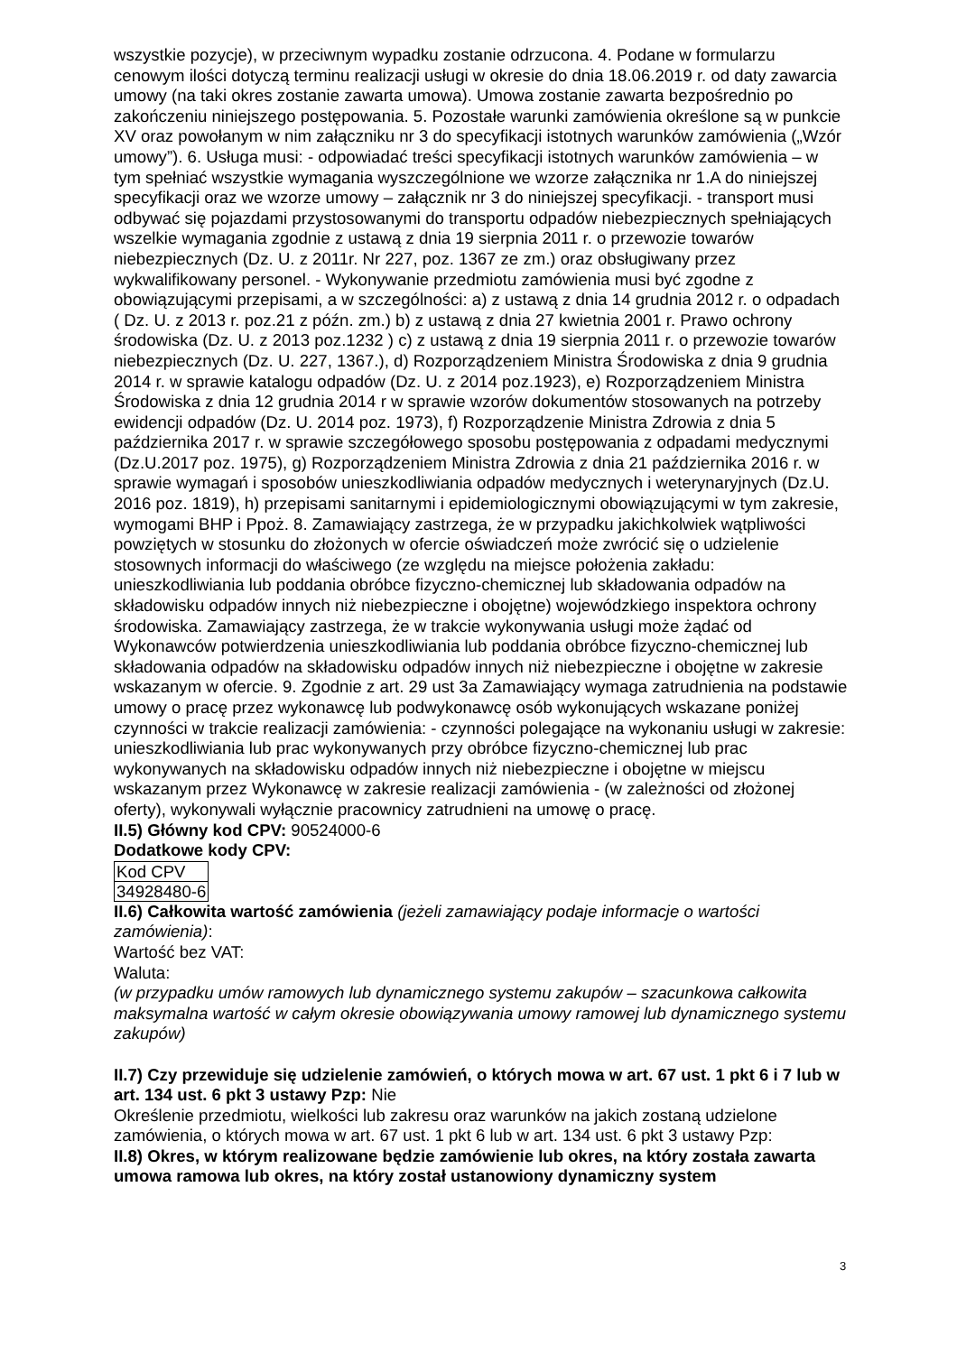wszystkie pozycje), w przeciwnym wypadku zostanie odrzucona. 4. Podane w formularzu cenowym ilości dotyczą terminu realizacji usługi w okresie do dnia 18.06.2019 r. od daty zawarcia umowy (na taki okres zostanie zawarta umowa). Umowa zostanie zawarta bezpośrednio po zakończeniu niniejszego postępowania. 5. Pozostałe warunki zamówienia określone są w punkcie XV oraz powołanym w nim załączniku nr 3 do specyfikacji istotnych warunków zamówienia („Wzór umowy”). 6. Usługa musi: - odpowiadać treści specyfikacji istotnych warunków zamówienia – w tym spełniać wszystkie wymagania wyszczególnione we wzorze załącznika nr 1.A do niniejszej specyfikacji oraz we wzorze umowy – załącznik nr 3 do niniejszej specyfikacji. - transport musi odbywać się pojazdami przystosowanymi do transportu odpadów niebezpiecznych spełniających wszelkie wymagania zgodnie z ustawą z dnia 19 sierpnia 2011 r. o przewozie towarów niebezpiecznych (Dz. U. z 2011r. Nr 227, poz. 1367 ze zm.) oraz obsługiwany przez wykwalifikowany personel. - Wykonywanie przedmiotu zamówienia musi być zgodne z obowiązującymi przepisami, a w szczególności: a) z ustawą z dnia 14 grudnia 2012 r. o odpadach ( Dz. U. z 2013 r. poz.21 z późn. zm.) b) z ustawą z dnia 27 kwietnia 2001 r. Prawo ochrony środowiska (Dz. U. z 2013 poz.1232 ) c) z ustawą z dnia 19 sierpnia 2011 r. o przewozie towarów niebezpiecznych (Dz. U. 227, 1367.), d) Rozporządzeniem Ministra Środowiska z dnia 9 grudnia 2014 r. w sprawie katalogu odpadów (Dz. U. z 2014 poz.1923), e) Rozporządzeniem Ministra Środowiska z dnia 12 grudnia 2014 r w sprawie wzorów dokumentów stosowanych na potrzeby ewidencji odpadów (Dz. U. 2014 poz. 1973), f) Rozporządzenie Ministra Zdrowia z dnia 5 października 2017 r. w sprawie szczegółowego sposobu postępowania z odpadami medycznymi (Dz.U.2017 poz. 1975), g) Rozporządzeniem Ministra Zdrowia z dnia 21 października 2016 r. w sprawie wymagań i sposobów unieszkodliwiania odpadów medycznych i weterynaryjnych (Dz.U. 2016 poz. 1819), h) przepisami sanitarnymi i epidemiologicznymi obowiązującymi w tym zakresie, wymogami BHP i Ppoż. 8. Zamawiający zastrzega, że w przypadku jakichkolwiek wątpliwości powziętych w stosunku do złożonych w ofercie oświadczeń może zwrócić się o udzielenie stosownych informacji do właściwego (ze względu na miejsce położenia zakładu: unieszkodliwiania lub poddania obróbce fizyczno-chemicznej lub składowania odpadów na składowisku odpadów innych niż niebezpieczne i obojętne) wojewódzkiego inspektora ochrony środowiska. Zamawiający zastrzega, że w trakcie wykonywania usługi może żądać od Wykonawców potwierdzenia unieszkodliwiania lub poddania obróbce fizyczno-chemicznej lub składowania odpadów na składowisku odpadów innych niż niebezpieczne i obojętne w zakresie wskazanym w ofercie. 9. Zgodnie z art. 29 ust 3a Zamawiający wymaga zatrudnienia na podstawie umowy o pracę przez wykonawcę lub podwykonawcę osób wykonujących wskazane poniżej czynności w trakcie realizacji zamówienia: - czynności polegające na wykonaniu usługi w zakresie: unieszkodliwiania lub prac wykonywanych przy obróbce fizyczno-chemicznej lub prac wykonywanych na składowisku odpadów innych niż niebezpieczne i obojętne w miejscu wskazanym przez Wykonawcę w zakresie realizacji zamówienia - (w zależności od złożonej oferty), wykonywali wyłącznie pracownicy zatrudnieni na umowę o pracę.
II.5) Główny kod CPV: 90524000-6
Dodatkowe kody CPV:
| Kod CPV |
| 34928480-6 |
II.6) Całkowita wartość zamówienia (jeżeli zamawiający podaje informacje o wartości zamówienia):
Wartość bez VAT:
Waluta:
(w przypadku umów ramowych lub dynamicznego systemu zakupów – szacunkowa całkowita maksymalna wartość w całym okresie obowiązywania umowy ramowej lub dynamicznego systemu zakupów)
II.7) Czy przewiduje się udzielenie zamówień, o których mowa w art. 67 ust. 1 pkt 6 i 7 lub w art. 134 ust. 6 pkt 3 ustawy Pzp: Nie
Określenie przedmiotu, wielkości lub zakresu oraz warunków na jakich zostaną udzielone zamówienia, o których mowa w art. 67 ust. 1 pkt 6 lub w art. 134 ust. 6 pkt 3 ustawy Pzp:
II.8) Okres, w którym realizowane będzie zamówienie lub okres, na który została zawarta umowa ramowa lub okres, na który został ustanowiony dynamiczny system
3